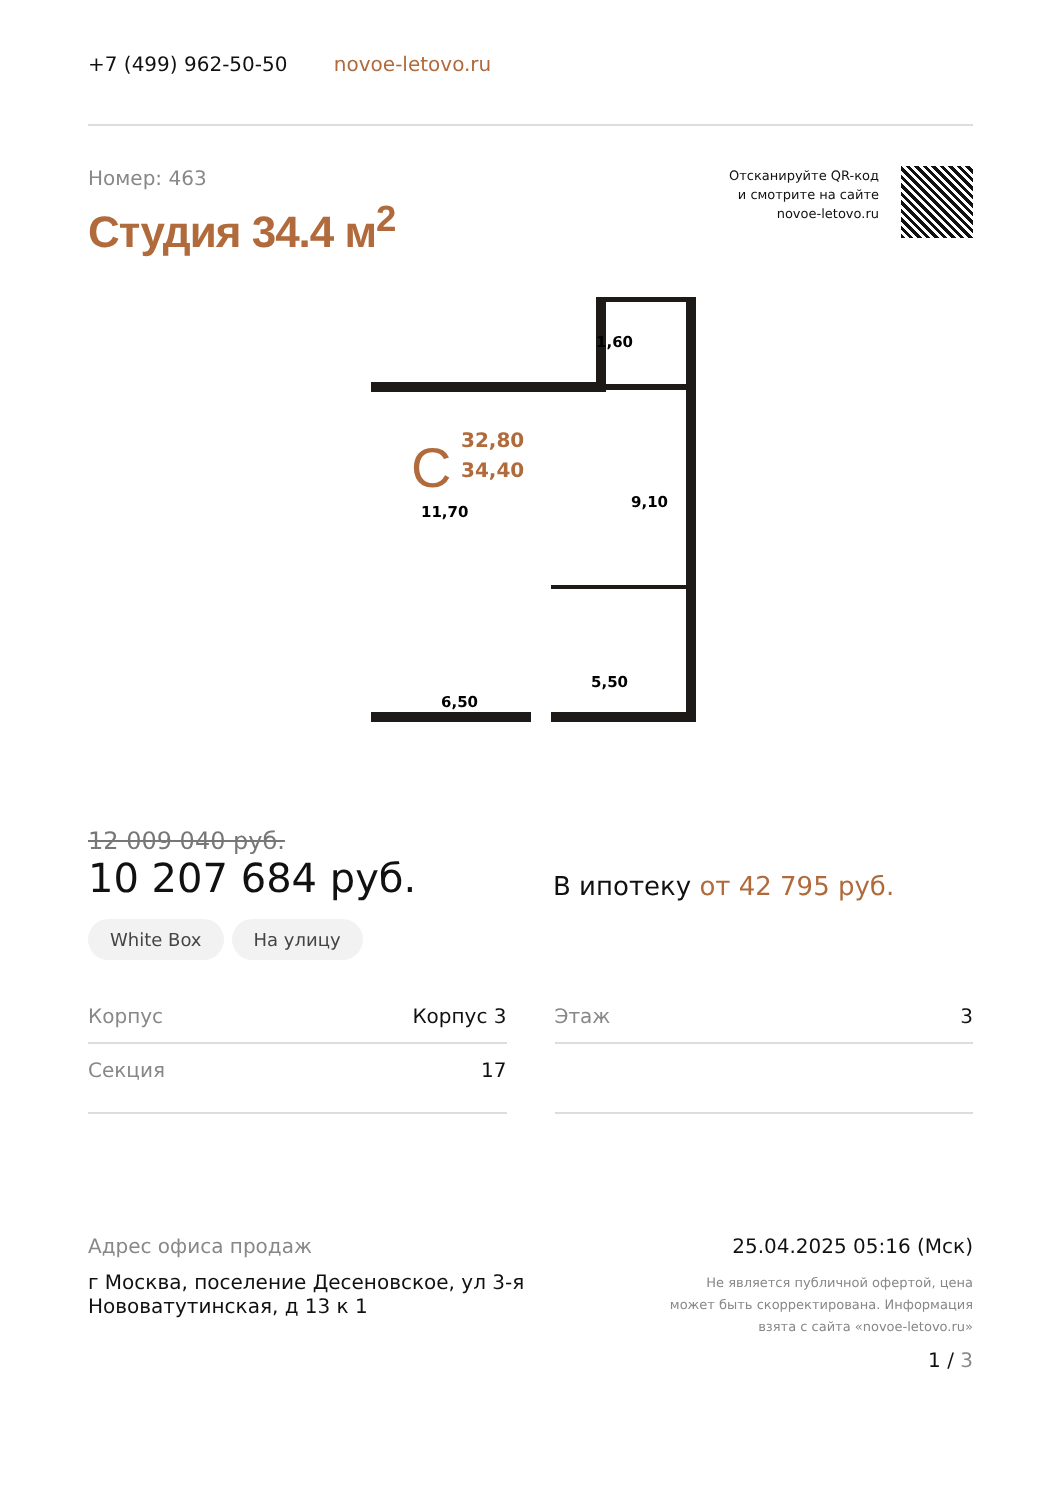+7 (499) 962-50-50 novoe-letovo.ru
Номер: 463
Студия 34.4 м<sup>2</sup>
Отсканируйте QR-код
и смотрите на сайте
novoe-letovo.ru
C
32,80
34,40
1,60
11,70
9,10
5,50
6,50
12 009 040 руб.
10 207 684 руб.
В ипотеку от 42 795 руб.
White Box На улицу
Корпус Корпус 3
Этаж 3
Секция 17
Адрес офиса продаж
г Москва, поселение Десеновское, ул 3-я
Нововатутинская, д 13 к 1
25.04.2025 05:16 (Мск)
Не является публичной офертой, цена
может быть скорректирована. Информация
взята с сайта «novoe-letovo.ru»
1 / 3